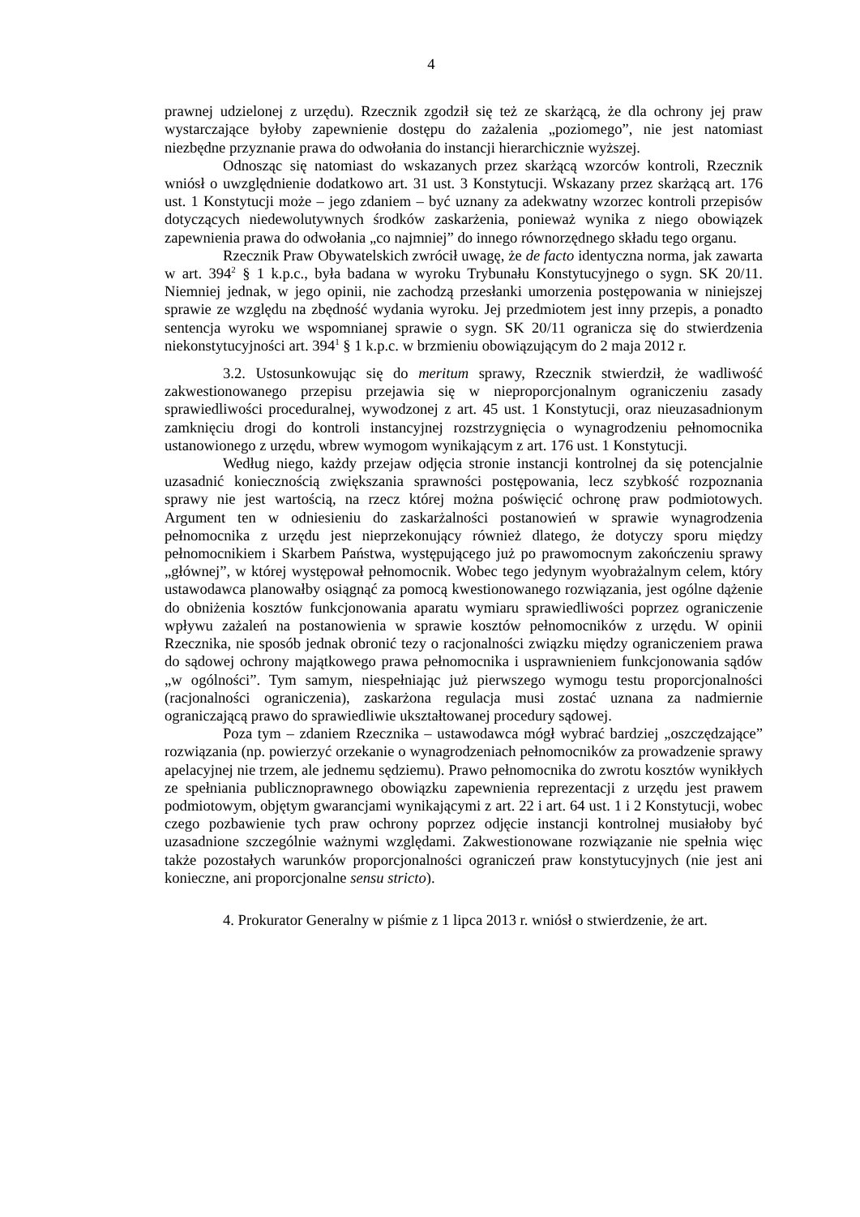4
prawnej udzielonej z urzędu). Rzecznik zgodził się też ze skarżącą, że dla ochrony jej praw wystarczające byłoby zapewnienie dostępu do zażalenia „poziomego”, nie jest natomiast niezbędne przyznanie prawa do odwołania do instancji hierarchicznie wyższej.
Odnosząc się natomiast do wskazanych przez skarżącą wzorców kontroli, Rzecznik wniósł o uwzględnienie dodatkowo art. 31 ust. 3 Konstytucji. Wskazany przez skarżącą art. 176 ust. 1 Konstytucji może – jego zdaniem – być uznany za adekwatny wzorzec kontroli przepisów dotyczących niedewolutywnych środków zaskarżenia, ponieważ wynika z niego obowiązek zapewnienia prawa do odwołania „co najmniej” do innego równorzędnego składu tego organu.
Rzecznik Praw Obywatelskich zwrócił uwagę, że de facto identyczna norma, jak zawarta w art. 394<sup>2</sup> § 1 k.p.c., była badana w wyroku Trybunału Konstytucyjnego o sygn. SK 20/11. Niemniej jednak, w jego opinii, nie zachodzą przesłanki umorzenia postępowania w niniejszej sprawie ze względu na zbędność wydania wyroku. Jej przedmiotem jest inny przepis, a ponadto sentencja wyroku we wspomnianej sprawie o sygn. SK 20/11 ogranicza się do stwierdzenia niekonstytucyjności art. 394<sup>1</sup> § 1 k.p.c. w brzmieniu obowiązującym do 2 maja 2012 r.
3.2. Ustosunkowując się do meritum sprawy, Rzecznik stwierdził, że wadliwość zakwestionowanego przepisu przejawia się w nieproporcjonalnym ograniczeniu zasady sprawiedliwości proceduralnej, wywodzonej z art. 45 ust. 1 Konstytucji, oraz nieuzasadnionym zamknięciu drogi do kontroli instancyjnej rozstrzygnięcia o wynagrodzeniu pełnomocnika ustanowionego z urzędu, wbrew wymogom wynikającym z art. 176 ust. 1 Konstytucji.
Według niego, każdy przejaw odjęcia stronie instancji kontrolnej da się potencjalnie uzasadnić koniecznością zwiększania sprawności postępowania, lecz szybkość rozpoznania sprawy nie jest wartością, na rzecz której można poświęcić ochronę praw podmiotowych. Argument ten w odniesieniu do zaskarżalności postanowień w sprawie wynagrodzenia pełnomocnika z urzędu jest nieprzekonujący również dlatego, że dotyczy sporu między pełnomocnikiem i Skarbem Państwa, występującego już po prawomocnym zakończeniu sprawy „głównej”, w której występował pełnomocnik. Wobec tego jedynym wyobrażalnym celem, który ustawodawca planowałby osiągnąć za pomocą kwestionowanego rozwiązania, jest ogólne dążenie do obniżenia kosztów funkcjonowania aparatu wymiaru sprawiedliwości poprzez ograniczenie wpływu zażaleń na postanowienia w sprawie kosztów pełnomocników z urzędu. W opinii Rzecznika, nie sposób jednak obronić tezy o racjonalności związku między ograniczeniem prawa do sądowej ochrony majątkowego prawa pełnomocnika i usprawnieniem funkcjonowania sądów „w ogólności”. Tym samym, niespełniając już pierwszego wymogu testu proporcjonalności (racjonalności ograniczenia), zaskarżona regulacja musi zostać uznana za nadmiernie ograniczającą prawo do sprawiedliwie ukształtowanej procedury sądowej.
Poza tym – zdaniem Rzecznika – ustawodawca mógł wybrać bardziej „oszczędzające” rozwiązania (np. powierzyć orzekanie o wynagrodzeniach pełnomocników za prowadzenie sprawy apelacyjnej nie trzem, ale jednemu sędziemu). Prawo pełnomocnika do zwrotu kosztów wynikłych ze spełniania publicznoprawnego obowiązku zapewnienia reprezentacji z urzędu jest prawem podmiotowym, objętym gwarancjami wynikającymi z art. 22 i art. 64 ust. 1 i 2 Konstytucji, wobec czego pozbawienie tych praw ochrony poprzez odjęcie instancji kontrolnej musiałoby być uzasadnione szczególnie ważnymi względami. Zakwestionowane rozwiązanie nie spełnia więc także pozostałych warunków proporcjonalności ograniczeń praw konstytucyjnych (nie jest ani konieczne, ani proporcjonalne sensu stricto).
4. Prokurator Generalny w piśmie z 1 lipca 2013 r. wniósł o stwierdzenie, że art.